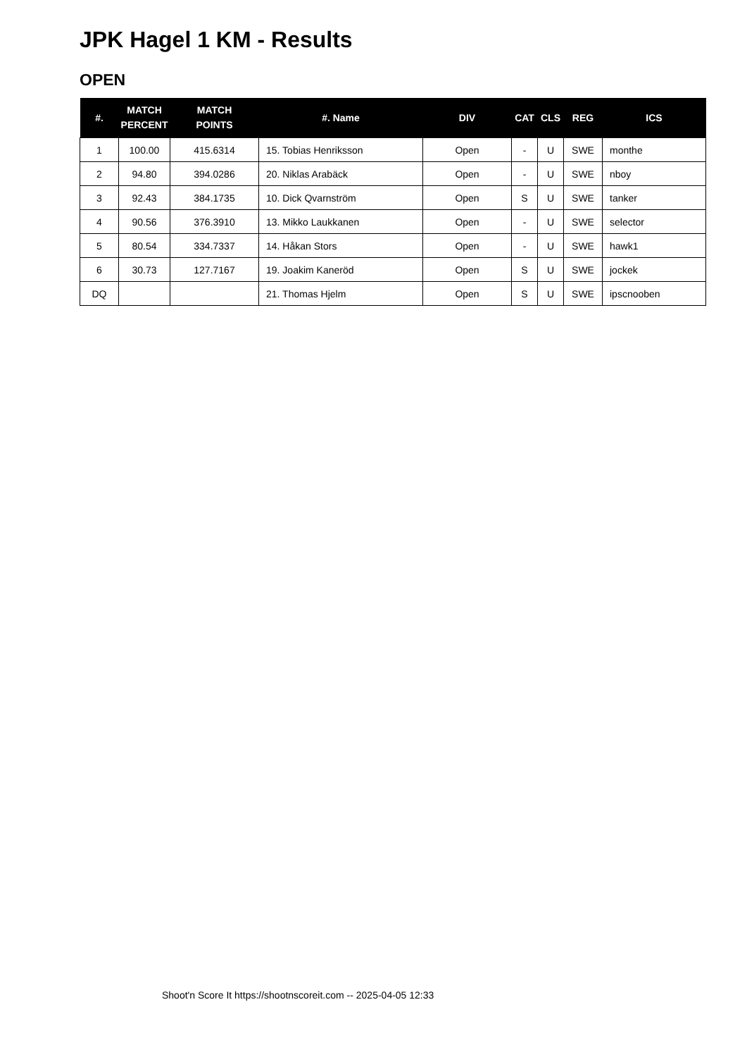JPK Hagel 1 KM - Results
OPEN
| #. | MATCH PERCENT | MATCH POINTS | #. Name | DIV | CAT | CLS | REG | ICS |
| --- | --- | --- | --- | --- | --- | --- | --- | --- |
| 1 | 100.00 | 415.6314 | 15. Tobias Henriksson | Open | - | U | SWE | monthe |
| 2 | 94.80 | 394.0286 | 20. Niklas Arabäck | Open | - | U | SWE | nboy |
| 3 | 92.43 | 384.1735 | 10. Dick Qvarnström | Open | S | U | SWE | tanker |
| 4 | 90.56 | 376.3910 | 13. Mikko Laukkanen | Open | - | U | SWE | selector |
| 5 | 80.54 | 334.7337 | 14. Håkan Stors | Open | - | U | SWE | hawk1 |
| 6 | 30.73 | 127.7167 | 19. Joakim Kaneröd | Open | S | U | SWE | jockek |
| DQ | | | 21. Thomas Hjelm | Open | S | U | SWE | ipscnooben |
Shoot'n Score It https://shootnscoreit.com -- 2025-04-05 12:33